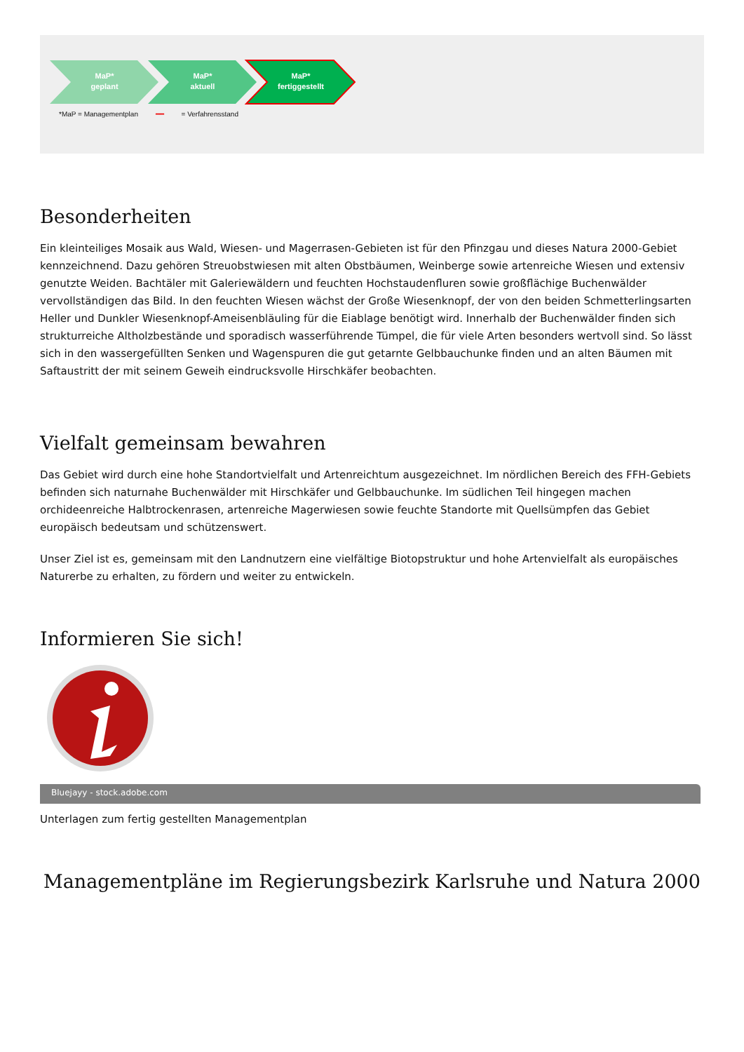MaP*
geplant
MaP*
aktuell
MaP*
fertiggestellt
*MaP = Managementplan ━━ = Verfahrensstand
Besonderheiten
Ein kleinteiliges Mosaik aus Wald, Wiesen- und Magerrasen-Gebieten ist für den Pfinzgau und dieses Natura 2000-Gebiet kennzeichnend. Dazu gehören Streuobstwiesen mit alten Obstbäumen, Weinberge sowie artenreiche Wiesen und extensiv genutzte Weiden. Bachtäler mit Galeriewäldern und feuchten Hochstaudenfluren sowie großflächige Buchenwälder vervollständigen das Bild. In den feuchten Wiesen wächst der Große Wiesenknopf, der von den beiden Schmetterlingsarten Heller und Dunkler Wiesenknopf-Ameisenbläuling für die Eiablage benötigt wird. Innerhalb der Buchenwälder finden sich strukturreiche Altholzbestände und sporadisch wasserführende Tümpel, die für viele Arten besonders wertvoll sind. So lässt sich in den wassergefüllten Senken und Wagenspuren die gut getarnte Gelbbauchunke finden und an alten Bäumen mit Saftaustritt der mit seinem Geweih eindrucksvolle Hirschkäfer beobachten.
Vielfalt gemeinsam bewahren
Das Gebiet wird durch eine hohe Standortvielfalt und Artenreichtum ausgezeichnet. Im nördlichen Bereich des FFH-Gebiets befinden sich naturnahe Buchenwälder mit Hirschkäfer und Gelbbauchunke. Im südlichen Teil hingegen machen orchideenreiche Halbtrockenrasen, artenreiche Magerwiesen sowie feuchte Standorte mit Quellsümpfen das Gebiet europäisch bedeutsam und schützenswert.
Unser Ziel ist es, gemeinsam mit den Landnutzern eine vielfältige Biotopstruktur und hohe Artenvielfalt als europäisches Naturerbe zu erhalten, zu fördern und weiter zu entwickeln.
Informieren Sie sich!
Bluejayy - stock.adobe.com
Unterlagen zum fertig gestellten Managementplan
Managementpläne im Regierungsbezirk Karlsruhe und Natura 2000